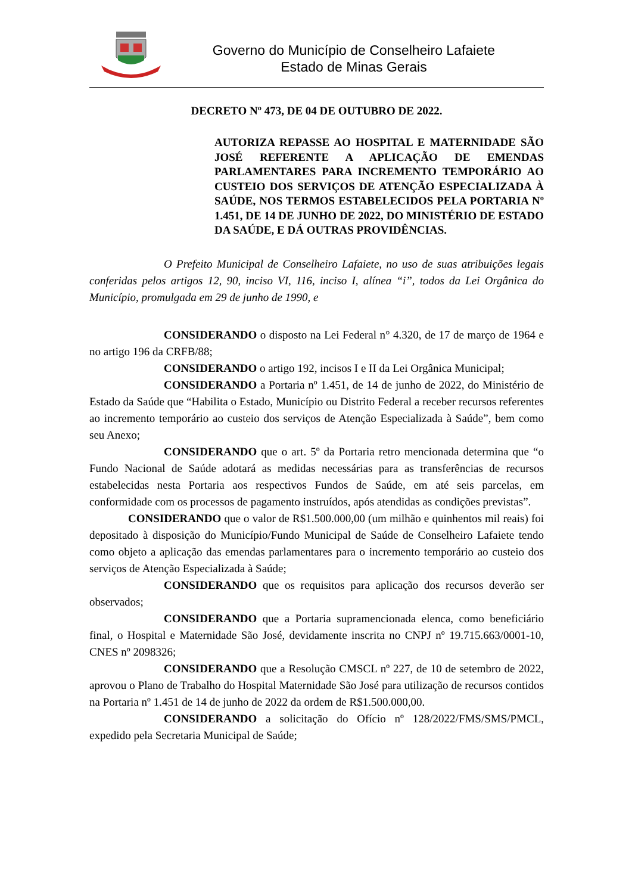Governo do Município de Conselheiro Lafaiete
Estado de Minas Gerais
DECRETO Nº 473, DE 04 DE OUTUBRO DE 2022.
AUTORIZA REPASSE AO HOSPITAL E MATERNIDADE SÃO JOSÉ REFERENTE A APLICAÇÃO DE EMENDAS PARLAMENTARES PARA INCREMENTO TEMPORÁRIO AO CUSTEIO DOS SERVIÇOS DE ATENÇÃO ESPECIALIZADA À SAÚDE, NOS TERMOS ESTABELECIDOS PELA PORTARIA Nº 1.451, DE 14 DE JUNHO DE 2022, DO MINISTÉRIO DE ESTADO DA SAÚDE, E DÁ OUTRAS PROVIDÊNCIAS.
O Prefeito Municipal de Conselheiro Lafaiete, no uso de suas atribuições legais conferidas pelos artigos 12, 90, inciso VI, 116, inciso I, alínea “i”, todos da Lei Orgânica do Município, promulgada em 29 de junho de 1990, e
CONSIDERANDO o disposto na Lei Federal n° 4.320, de 17 de março de 1964 e no artigo 196 da CRFB/88;
CONSIDERANDO o artigo 192, incisos I e II da Lei Orgânica Municipal;
CONSIDERANDO a Portaria nº 1.451, de 14 de junho de 2022, do Ministério de Estado da Saúde que “Habilita o Estado, Município ou Distrito Federal a receber recursos referentes ao incremento temporário ao custeio dos serviços de Atenção Especializada à Saúde”, bem como seu Anexo;
CONSIDERANDO que o art. 5º da Portaria retro mencionada determina que “o Fundo Nacional de Saúde adotará as medidas necessárias para as transferências de recursos estabelecidas nesta Portaria aos respectivos Fundos de Saúde, em até seis parcelas, em conformidade com os processos de pagamento instruídos, após atendidas as condições previstas”.
CONSIDERANDO que o valor de R$1.500.000,00 (um milhão e quinhentos mil reais) foi depositado à disposição do Município/Fundo Municipal de Saúde de Conselheiro Lafaiete tendo como objeto a aplicação das emendas parlamentares para o incremento temporário ao custeio dos serviços de Atenção Especializada à Saúde;
CONSIDERANDO que os requisitos para aplicação dos recursos deverão ser observados;
CONSIDERANDO que a Portaria supramencionada elenca, como beneficiário final, o Hospital e Maternidade São José, devidamente inscrita no CNPJ nº 19.715.663/0001-10, CNES nº 2098326;
CONSIDERANDO que a Resolução CMSCL nº 227, de 10 de setembro de 2022, aprovou o Plano de Trabalho do Hospital Maternidade São José para utilização de recursos contidos na Portaria nº 1.451 de 14 de junho de 2022 da ordem de R$1.500.000,00.
CONSIDERANDO a solicitação do Ofício nº 128/2022/FMS/SMS/PMCL, expedido pela Secretaria Municipal de Saúde;